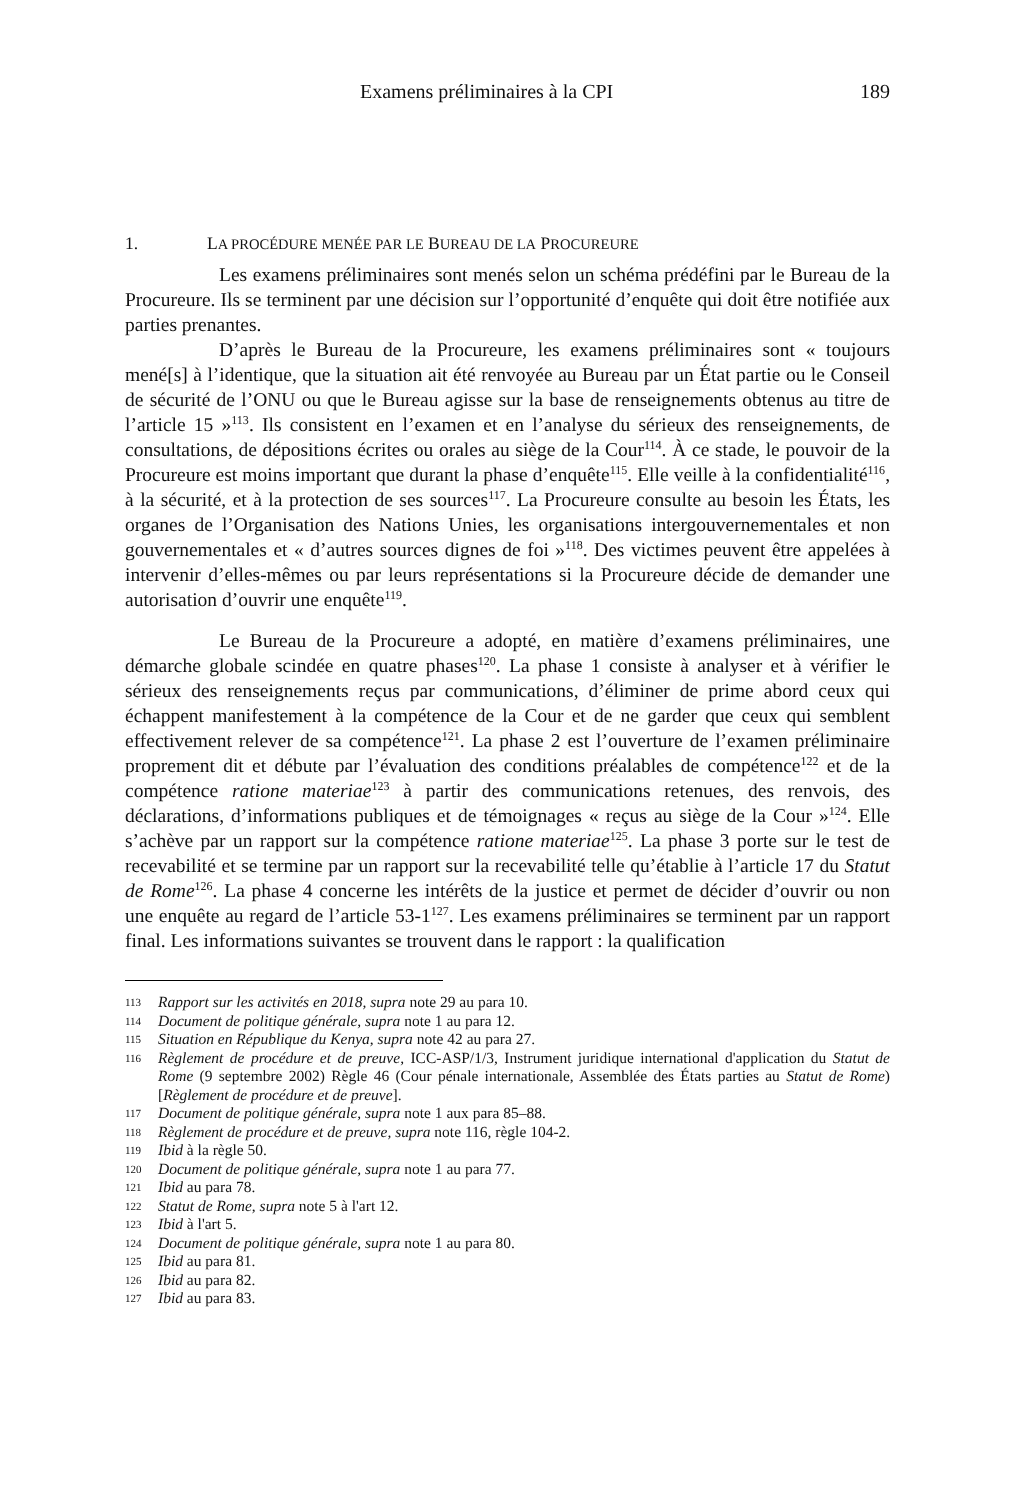Examens préliminaires à la CPI 189
1. LA PROCÉDURE MENÉE PAR LE BUREAU DE LA PROCUREURE
Les examens préliminaires sont menés selon un schéma prédéfini par le Bureau de la Procureure. Ils se terminent par une décision sur l’opportunité d’enquête qui doit être notifiée aux parties prenantes.
D’après le Bureau de la Procureure, les examens préliminaires sont « toujours mené[s] à l’identique, que la situation ait été renvoyée au Bureau par un État partie ou le Conseil de sécurité de l’ONU ou que le Bureau agisse sur la base de renseignements obtenus au titre de l’article 15 »<sup>113</sup>. Ils consistent en l’examen et en l’analyse du sérieux des renseignements, de consultations, de dépositions écrites ou orales au siège de la Cour<sup>114</sup>. À ce stade, le pouvoir de la Procureure est moins important que durant la phase d’enquête<sup>115</sup>. Elle veille à la confidentialité<sup>116</sup>, à la sécurité, et à la protection de ses sources<sup>117</sup>. La Procureure consulte au besoin les États, les organes de l’Organisation des Nations Unies, les organisations intergouvernementales et non gouvernementales et « d’autres sources dignes de foi »<sup>118</sup>. Des victimes peuvent être appelées à intervenir d’elles-mêmes ou par leurs représentations si la Procureure décide de demander une autorisation d’ouvrir une enquête<sup>119</sup>.
Le Bureau de la Procureure a adopté, en matière d’examens préliminaires, une démarche globale scindée en quatre phases<sup>120</sup>. La phase 1 consiste à analyser et à vérifier le sérieux des renseignements reçus par communications, d’éliminer de prime abord ceux qui échappent manifestement à la compétence de la Cour et de ne garder que ceux qui semblent effectivement relever de sa compétence<sup>121</sup>. La phase 2 est l’ouverture de l’examen préliminaire proprement dit et débute par l’évaluation des conditions préalables de compétence<sup>122</sup> et de la compétence ratione materiae<sup>123</sup> à partir des communications retenues, des renvois, des déclarations, d’informations publiques et de témoignages « reçus au siège de la Cour »<sup>124</sup>. Elle s’achève par un rapport sur la compétence ratione materiae<sup>125</sup>. La phase 3 porte sur le test de recevabilité et se termine par un rapport sur la recevabilité telle qu’établie à l’article 17 du Statut de Rome<sup>126</sup>. La phase 4 concerne les intérêts de la justice et permet de décider d’ouvrir ou non une enquête au regard de l’article 53-1<sup>127</sup>. Les examens préliminaires se terminent par un rapport final. Les informations suivantes se trouvent dans le rapport : la qualification
113 Rapport sur les activités en 2018, supra note 29 au para 10.
114 Document de politique générale, supra note 1 au para 12.
115 Situation en République du Kenya, supra note 42 au para 27.
116 Règlement de procédure et de preuve, ICC-ASP/1/3, Instrument juridique international d'application du Statut de Rome (9 septembre 2002) Règle 46 (Cour pénale internationale, Assemblée des États parties au Statut de Rome) [Règlement de procédure et de preuve].
117 Document de politique générale, supra note 1 aux para 85–88.
118 Règlement de procédure et de preuve, supra note 116, règle 104-2.
119 Ibid à la règle 50.
120 Document de politique générale, supra note 1 au para 77.
121 Ibid au para 78.
122 Statut de Rome, supra note 5 à l'art 12.
123 Ibid à l'art 5.
124 Document de politique générale, supra note 1 au para 80.
125 Ibid au para 81.
126 Ibid au para 82.
127 Ibid au para 83.